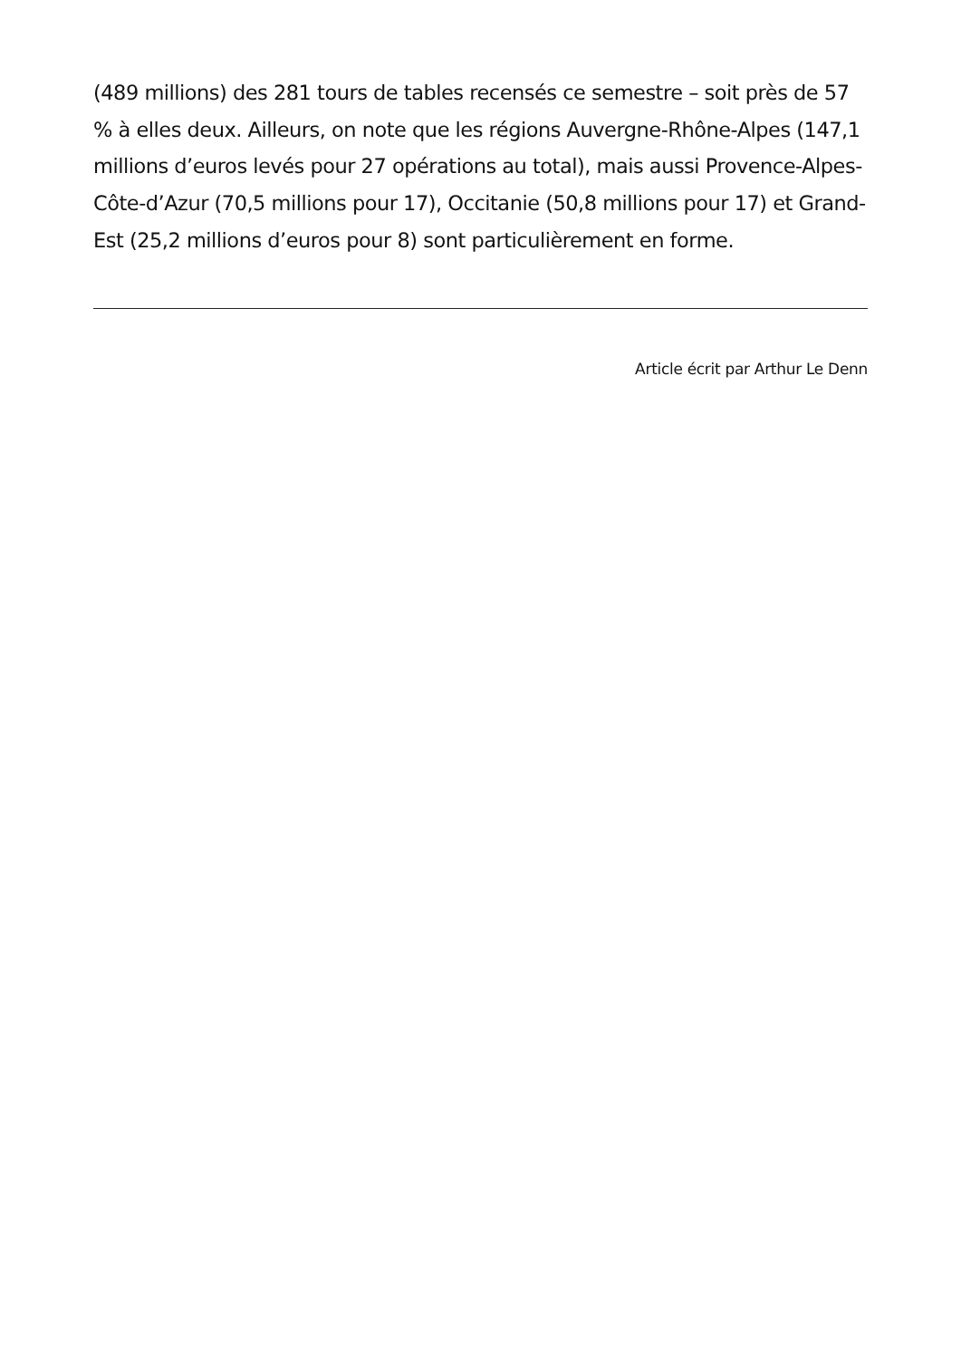(489 millions) des 281 tours de tables recensés ce semestre – soit près de 57 % à elles deux. Ailleurs, on note que les régions Auvergne-Rhône-Alpes (147,1 millions d’euros levés pour 27 opérations au total), mais aussi Provence-Alpes-Côte-d’Azur (70,5 millions pour 17), Occitanie (50,8 millions pour 17) et Grand-Est (25,2 millions d’euros pour 8) sont particulièrement en forme.
Article écrit par Arthur Le Denn